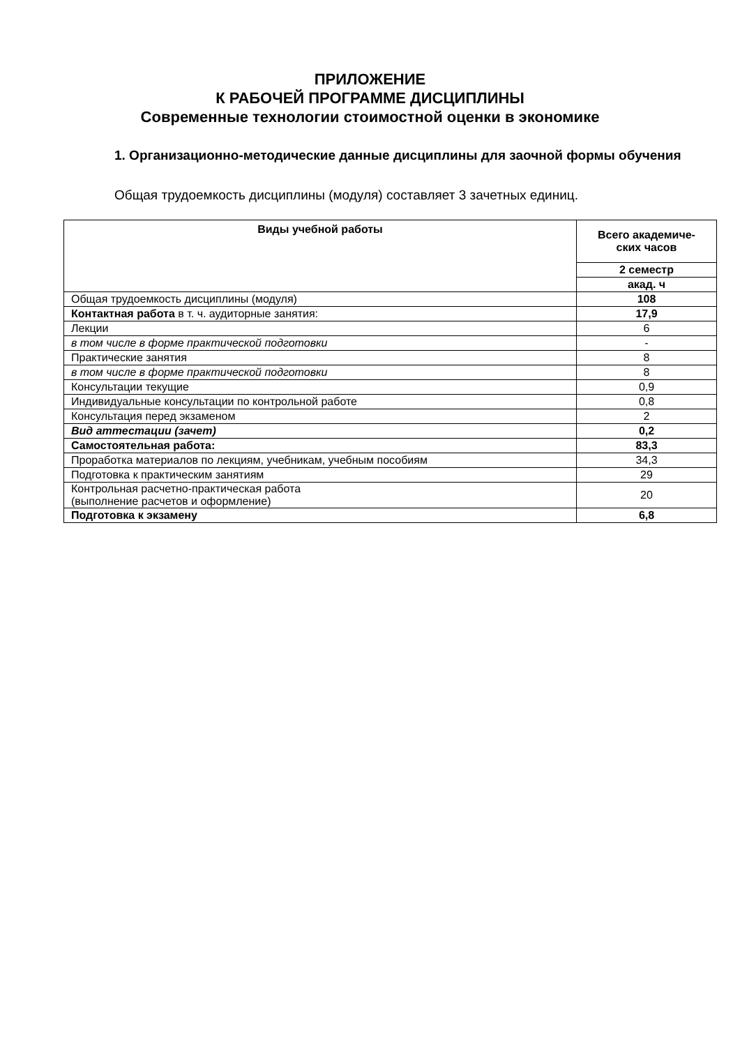ПРИЛОЖЕНИЕ
К РАБОЧЕЙ ПРОГРАММЕ ДИСЦИПЛИНЫ
Современные технологии стоимостной оценки в экономике
1. Организационно-методические данные дисциплины для заочной формы обучения
Общая трудоемкость дисциплины (модуля) составляет 3 зачетных единиц.
| Виды учебной работы | Всего академиче- ских часов |
| --- | --- |
| | 2 семестр |
| | акад. ч |
| Общая трудоемкость дисциплины (модуля) | 108 |
| Контактная работа в т. ч. аудиторные занятия: | 17,9 |
| Лекции | 6 |
| в том числе в форме практической подготовки | - |
| Практические занятия | 8 |
| в том числе в форме практической подготовки | 8 |
| Консультации текущие | 0,9 |
| Индивидуальные консультации по контрольной работе | 0,8 |
| Консультация перед экзаменом | 2 |
| Вид аттестации (зачет) | 0,2 |
| Самостоятельная работа: | 83,3 |
| Проработка материалов по лекциям, учебникам, учебным пособиям | 34,3 |
| Подготовка к практическим занятиям | 29 |
| Контрольная расчетно-практическая работа (выполнение расчетов и оформление) | 20 |
| Подготовка к экзамену | 6,8 |